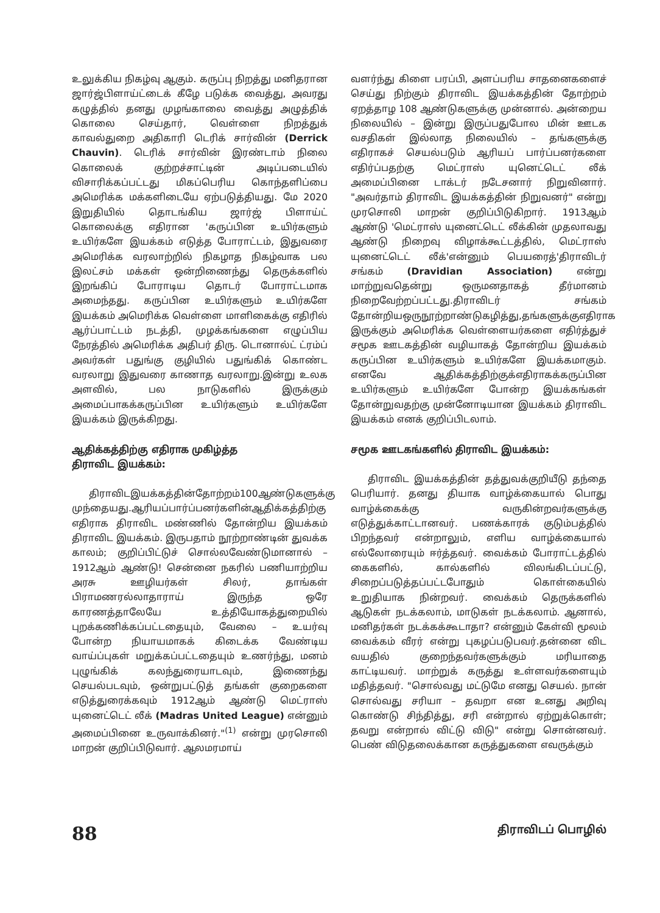உலுக்கிய நிகழ்வு ஆகும். கருப்பு நிறத்து மனிதரான ஜார்ஜ்பிளாய்ட்டைக் கீழே படுக்க வைத்து, அவரது கழுத்தில் தனது முழங்காலை வைத்து அழுத்திக் கொலை செய்தார், வெள்ளை நிறத்துக் காவல்துறை அதிகாரி டெரிக் சார்வின் (Derrick Chauvin). டெரிக் சார்வின் இரண்டாம் நிலை கொலைக் குற்றச்சாட்டின் அடிப்படையில் விசாரிக்கப்பட்டது மிகப்பெரிய கொந்தளிப்பை அமெரிக்க மக்களிடையே ஏற்படுத்தியது. மே 2020 இறுதியில் தொடங்கிய ஜார்ஜ் பிளாய்ட் கொலைக்கு எதிரான 'கருப்பின உயிர்களும் உயிர்களே இயக்கம் எடுத்த போராட்டம், இதுவரை அமெரிக்க வரலாற்றில் நிகழாத நிகழ்வாக பல இலட்சம் மக்கள் ஒன்றிணைந்து தெருக்களில் இறங்கிப் போராடிய தொடர் போராட்டமாக அமைந்தது. கருப்பின உயிர்களும் உயிர்களே இயக்கம் அமெரிக்க வெள்ளை மாளிகைக்கு எதிரில் ஆர்ப்பாட்டம் நடத்தி, முழக்கங்களை எழுப்பிய நேரத்தில் அமெரிக்க அதிபர் திரு. டொனால்ட் ட்ரம்ப் அவர்கள் பதுங்கு குழியில் பதுங்கிக் கொண்ட வரலாறு இதுவரை காணாத வரலாறு.இன்று உலக அளவில், பல நாடுகளில் இருக்கும் அமைப்பாகக்கருப்பின உயிர்களும் உயிர்களே இயக்கம் இருக்கிறது.
ஆதிக்கத்திற்கு எதிராக முகிழ்த்த
திராவிட இயக்கம்:
திராவிடஇயக்கத்தின்தோற்றம்100ஆண்டுகளுக்கு முந்தையது.ஆரியப்பார்ப்பனர்களின்ஆதிக்கத்திற்கு எதிராக திராவிட மண்ணில் தோன்றிய இயக்கம் திராவிட இயக்கம். இருபதாம் நூற்றாண்டின் துவக்க காலம்; குறிப்பிட்டுச் சொல்லவேண்டுமானால் – 1912ஆம் ஆண்டு! சென்னை நகரில் பணியாற்றிய அரசு ஊழியர்கள் சிலர், தாங்கள் பிராமணரல்லாதாராய் இருந்த ஒரே காரணத்தாலேயே உத்தியோகத்துறையில் புறக்கணிக்கப்பட்டதையும், வேலை – உயர்வு போன்ற நியாயமாகக் கிடைக்க வேண்டிய வாய்ப்புகள் மறுக்கப்பட்டதையும் உணர்ந்து, மனம் புழுங்கிக் கலந்துரையாடவும், இணைந்து செயல்படவும், ஒன்றுபட்டுத் தங்கள் குறைகளை எடுத்துரைக்கவும் 1912ஆம் ஆண்டு மெட்ராஸ் யுனைட்டெட் லீக் (Madras United League) என்னும் அமைப்பினை உருவாக்கினர்."<sup>(1)</sup> என்று முரசொலி மாறன் குறிப்பிடுவார். ஆலமரமாய்
வளர்ந்து கிளை பரப்பி, அளப்பரிய சாதனைகளைச் செய்து நிற்கும் திராவிட இயக்கத்தின் தோற்றம் ஏறத்தாழ 108 ஆண்டுகளுக்கு முன்னால். அன்றைய நிலையில் – இன்று இருப்பதுபோல மின் ஊடக வசதிகள் இல்லாத நிலையில் – தங்களுக்கு எதிராகச் செயல்படும் ஆரியப் பார்ப்பனர்களை எதிர்ப்பதற்கு மெட்ராஸ் யுனெட்டெட் லீக் அமைப்பினை டாக்டர் நடேசனார் நிறுவினார். "அவர்தாம் திராவிட இயக்கத்தின் நிறுவனர்" என்று முரசொலி மாறன் குறிப்பிடுகிறார். 1913ஆம் ஆண்டு 'மெட்ராஸ் யுனைட்டெட் லீக்கின் முதலாவது ஆண்டு நிறைவு விழாக்கூட்டத்தில், மெட்ராஸ் யுனைட்டெட் லீக்'என்னும் பெயரைத்'திராவிடர் சங்கம் (Dravidian Association) என்று மாற்றுவதென்று ஒருமனதாகத் தீர்மானம் நிறைவேற்றப்பட்டது.திராவிடர் சங்கம் தோன்றியஒருநூற்றாண்டுகழித்து,தங்களுக்குஎதிராக இருக்கும் அமெரிக்க வெள்ளையர்களை எதிர்த்துச் சமூக ஊடகத்தின் வழியாகத் தோன்றிய இயக்கம் கருப்பின உயிர்களும் உயிர்களே இயக்கமாகும். எனவே ஆதிக்கத்திற்குக்எதிராகக்கருப்பின உயிர்களும் உயிர்களே போன்ற இயக்கங்கள் தோன்றுவதற்கு முன்னோடியான இயக்கம் திராவிட இயக்கம் எனக் குறிப்பிடலாம்.
சமூக ஊடகங்களில் திராவிட இயக்கம்:
திராவிட இயக்கத்தின் தத்துவக்குறியீடு தந்தை பெரியார். தனது தியாக வாழ்க்கையால் பொது வாழ்க்கைக்கு வருகின்றவர்களுக்கு எடுத்துக்காட்டானவர். பணக்காரக் குடும்பத்தில் பிறந்தவர் என்றாலும், எளிய வாழ்க்கையால் எல்லோரையும் ஈர்த்தவர். வைக்கம் போராட்டத்தில் கைகளில், கால்களில் விலங்கிடப்பட்டு, சிறைப்படுத்தப்பட்டபோதும் கொள்கையில் உறுதியாக நின்றவர். வைக்கம் தெருக்களில் ஆடுகள் நடக்கலாம், மாடுகள் நடக்கலாம். ஆனால், மனிதர்கள் நடக்கக்கூடாதா? என்னும் கேள்வி மூலம் வைக்கம் வீரர் என்று புகழப்படுபவர்.தன்னை விட வயதில் குறைந்தவர்களுக்கும் மரியாதை காட்டியவர். மாற்றுக் கருத்து உள்ளவர்களையும் மதித்தவர். "சொல்வது மட்டுமே எனது செயல். நான் சொல்வது சரியா – தவறா என உனது அறிவு கொண்டு சிந்தித்து, சரி என்றால் ஏற்றுக்கொள்; தவறு என்றால் விட்டு விடு" என்று சொன்னவர். பெண் விடுதலைக்கான கருத்துகளை எவருக்கும்
88 திராவிடப் பொழில்